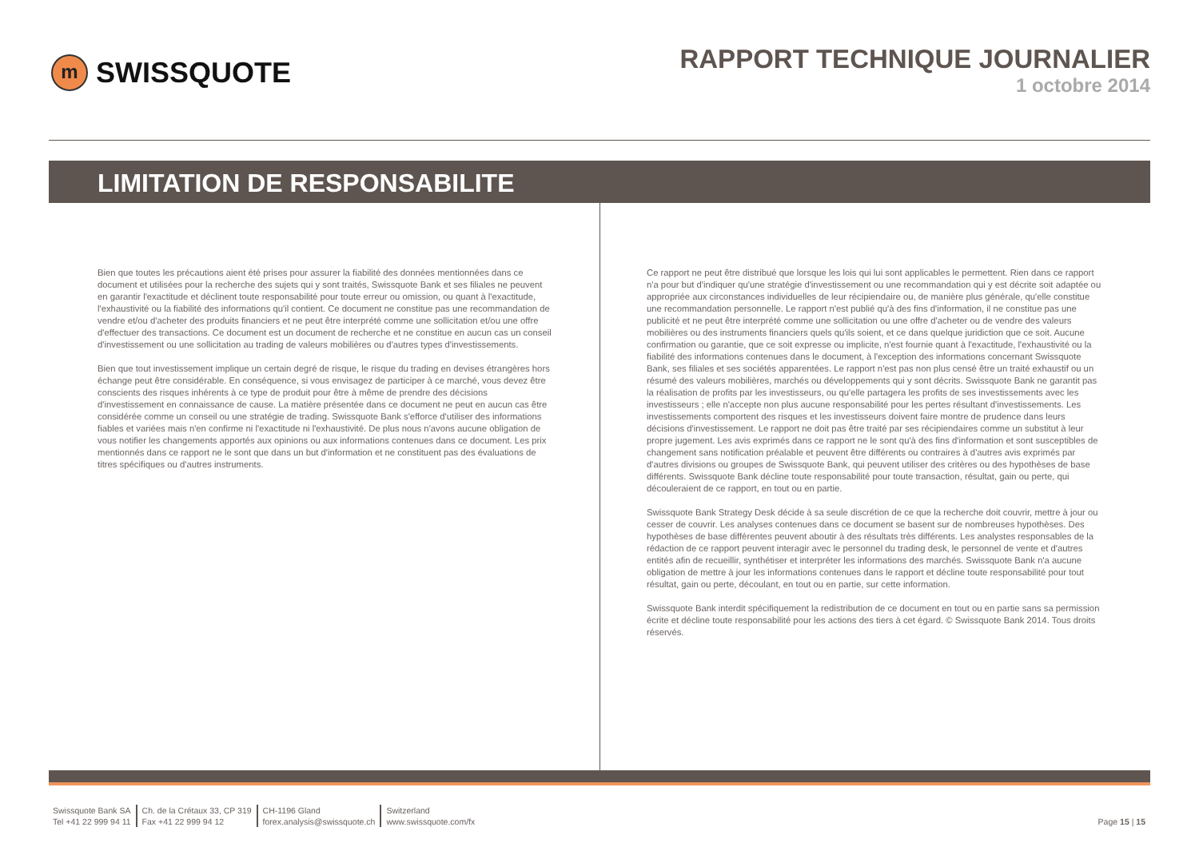m SWISSQUOTE
RAPPORT TECHNIQUE JOURNALIER
1 octobre 2014
LIMITATION DE RESPONSABILITE
Bien que toutes les précautions aient été prises pour assurer la fiabilité des données mentionnées dans ce document et utilisées pour la recherche des sujets qui y sont traités, Swissquote Bank et ses filiales ne peuvent en garantir l'exactitude et déclinent toute responsabilité pour toute erreur ou omission, ou quant à l'exactitude, l'exhaustivité ou la fiabilité des informations qu'il contient. Ce document ne constitue pas une recommandation de vendre et/ou d'acheter des produits financiers et ne peut être interprété comme une sollicitation et/ou une offre d'effectuer des transactions. Ce document est un document de recherche et ne constitue en aucun cas un conseil d'investissement ou une sollicitation au trading de valeurs mobilières ou d'autres types d'investissements.
Bien que tout investissement implique un certain degré de risque, le risque du trading en devises étrangères hors échange peut être considérable. En conséquence, si vous envisagez de participer à ce marché, vous devez être conscients des risques inhérents à ce type de produit pour être à même de prendre des décisions d'investissement en connaissance de cause. La matière présentée dans ce document ne peut en aucun cas être considérée comme un conseil ou une stratégie de trading. Swissquote Bank s'efforce d'utiliser des informations fiables et variées mais n'en confirme ni l'exactitude ni l'exhaustivité. De plus nous n'avons aucune obligation de vous notifier les changements apportés aux opinions ou aux informations contenues dans ce document. Les prix mentionnés dans ce rapport ne le sont que dans un but d'information et ne constituent pas des évaluations de titres spécifiques ou d'autres instruments.
Ce rapport ne peut être distribué que lorsque les lois qui lui sont applicables le permettent. Rien dans ce rapport n'a pour but d'indiquer qu'une stratégie d'investissement ou une recommandation qui y est décrite soit adaptée ou appropriée aux circonstances individuelles de leur récipiendaire ou, de manière plus générale, qu'elle constitue une recommandation personnelle. Le rapport n'est publié qu'à des fins d'information, il ne constitue pas une publicité et ne peut être interprété comme une sollicitation ou une offre d'acheter ou de vendre des valeurs mobilières ou des instruments financiers quels qu'ils soient, et ce dans quelque juridiction que ce soit. Aucune confirmation ou garantie, que ce soit expresse ou implicite, n'est fournie quant à l'exactitude, l'exhaustivité ou la fiabilité des informations contenues dans le document, à l'exception des informations concernant Swissquote Bank, ses filiales et ses sociétés apparentées. Le rapport n'est pas non plus censé être un traité exhaustif ou un résumé des valeurs mobilières, marchés ou développements qui y sont décrits. Swissquote Bank ne garantit pas la réalisation de profits par les investisseurs, ou qu'elle partagera les profits de ses investissements avec les investisseurs ; elle n'accepte non plus aucune responsabilité pour les pertes résultant d'investissements. Les investissements comportent des risques et les investisseurs doivent faire montre de prudence dans leurs décisions d'investissement. Le rapport ne doit pas être traité par ses récipiendaires comme un substitut à leur propre jugement. Les avis exprimés dans ce rapport ne le sont qu'à des fins d'information et sont susceptibles de changement sans notification préalable et peuvent être différents ou contraires à d'autres avis exprimés par d'autres divisions ou groupes de Swissquote Bank, qui peuvent utiliser des critères ou des hypothèses de base différents. Swissquote Bank décline toute responsabilité pour toute transaction, résultat, gain ou perte, qui découleraient de ce rapport, en tout ou en partie.
Swissquote Bank Strategy Desk décide à sa seule discrétion de ce que la recherche doit couvrir, mettre à jour ou cesser de couvrir. Les analyses contenues dans ce document se basent sur de nombreuses hypothèses. Des hypothèses de base différentes peuvent aboutir à des résultats très différents. Les analystes responsables de la rédaction de ce rapport peuvent interagir avec le personnel du trading desk, le personnel de vente et d'autres entités afin de recueillir, synthétiser et interpréter les informations des marchés. Swissquote Bank n'a aucune obligation de mettre à jour les informations contenues dans le rapport et décline toute responsabilité pour tout résultat, gain ou perte, découlant, en tout ou en partie, sur cette information.
Swissquote Bank interdit spécifiquement la redistribution de ce document en tout ou en partie sans sa permission écrite et décline toute responsabilité pour les actions des tiers à cet égard. © Swissquote Bank 2014. Tous droits réservés.
Swissquote Bank SA
Tel +41 22 999 94 11
Ch. de la Crétaux 33, CP 319
Fax +41 22 999 94 12
CH-1196 Gland
forex.analysis@swissquote.ch
Switzerland
www.swissquote.com/fx
Page 15 | 15